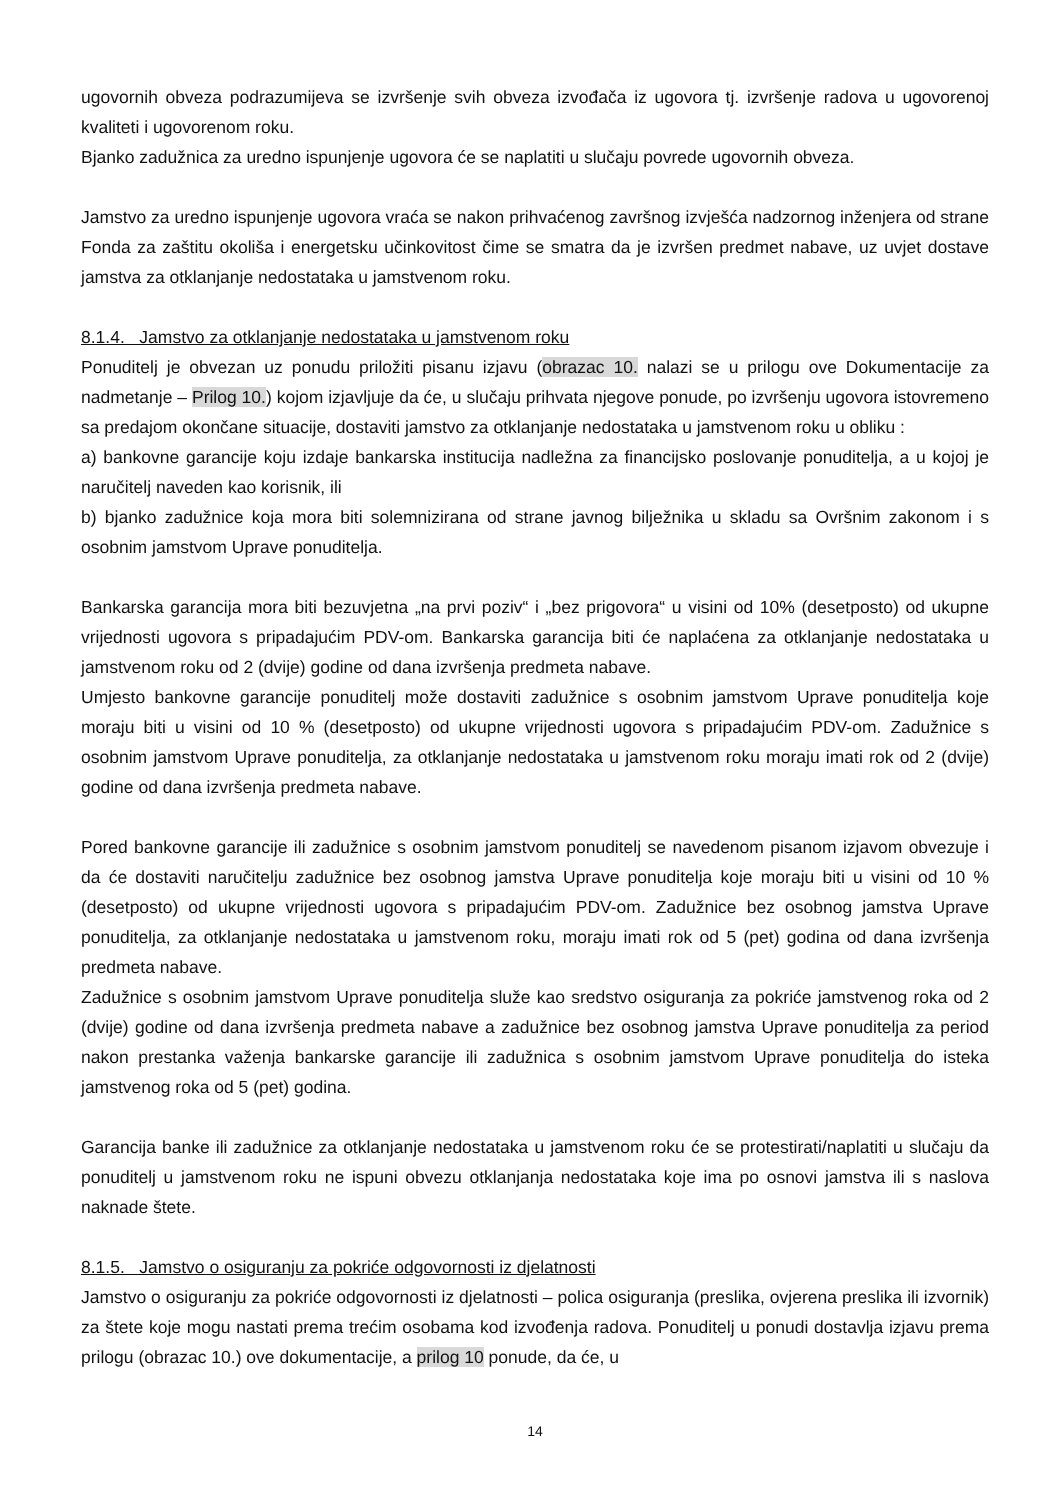ugovornih obveza podrazumijeva se izvršenje svih obveza izvođača iz ugovora tj. izvršenje radova u ugovorenoj kvaliteti i ugovorenom roku.
Bjanko zadužnica za uredno ispunjenje ugovora će se naplatiti u slučaju povrede ugovornih obveza.
Jamstvo za uredno ispunjenje ugovora vraća se nakon prihvaćenog završnog izvješća nadzornog inženjera od strane Fonda za zaštitu okoliša i energetsku učinkovitost čime se smatra da je izvršen predmet nabave, uz uvjet dostave jamstva za otklanjanje nedostataka u jamstvenom roku.
8.1.4. Jamstvo za otklanjanje nedostataka u jamstvenom roku
Ponuditelj je obvezan uz ponudu priložiti pisanu izjavu (obrazac 10. nalazi se u prilogu ove Dokumentacije za nadmetanje – Prilog 10.) kojom izjavljuje da će, u slučaju prihvata njegove ponude, po izvršenju ugovora istovremeno sa predajom okončane situacije, dostaviti jamstvo za otklanjanje nedostataka u jamstvenom roku u obliku :
a) bankovne garancije koju izdaje bankarska institucija nadležna za financijsko poslovanje ponuditelja, a u kojoj je naručitelj naveden kao korisnik, ili
b) bjanko zadužnice koja mora biti solemnizirana od strane javnog bilježnika u skladu sa Ovršnim zakonom i s osobnim jamstvom Uprave ponuditelja.
Bankarska garancija mora biti bezuvjetna „na prvi poziv“ i „bez prigovora“ u visini od 10% (desetposto) od ukupne vrijednosti ugovora s pripadajućim PDV-om. Bankarska garancija biti će naplaćena za otklanjanje nedostataka u jamstvenom roku od 2 (dvije) godine od dana izvršenja predmeta nabave.
Umjesto bankovne garancije ponuditelj može dostaviti zadužnice s osobnim jamstvom Uprave ponuditelja koje moraju biti u visini od 10 % (desetposto) od ukupne vrijednosti ugovora s pripadajućim PDV-om. Zadužnice s osobnim jamstvom Uprave ponuditelja, za otklanjanje nedostataka u jamstvenom roku moraju imati rok od 2 (dvije) godine od dana izvršenja predmeta nabave.
Pored bankovne garancije ili zadužnice s osobnim jamstvom ponuditelj se navedenom pisanom izjavom obvezuje i da će dostaviti naručitelju zadužnice bez osobnog jamstva Uprave ponuditelja koje moraju biti u visini od 10 % (desetposto) od ukupne vrijednosti ugovora s pripadajućim PDV-om. Zadužnice bez osobnog jamstva Uprave ponuditelja, za otklanjanje nedostataka u jamstvenom roku, moraju imati rok od 5 (pet) godina od dana izvršenja predmeta nabave.
Zadužnice s osobnim jamstvom Uprave ponuditelja služe kao sredstvo osiguranja za pokriće jamstvenog roka od 2 (dvije) godine od dana izvršenja predmeta nabave a zadužnice bez osobnog jamstva Uprave ponuditelja za period nakon prestanka važenja bankarske garancije ili zadužnica s osobnim jamstvom Uprave ponuditelja do isteka jamstvenog roka od 5 (pet) godina.
Garancija banke ili zadužnice za otklanjanje nedostataka u jamstvenom roku će se protestirati/naplatiti u slučaju da ponuditelj u jamstvenom roku ne ispuni obvezu otklanjanja nedostataka koje ima po osnovi jamstva ili s naslova naknade štete.
8.1.5. Jamstvo o osiguranju za pokriće odgovornosti iz djelatnosti
Jamstvo o osiguranju za pokriće odgovornosti iz djelatnosti – polica osiguranja (preslika, ovjerena preslika ili izvornik) za štete koje mogu nastati prema trećim osobama kod izvođenja radova. Ponuditelj u ponudi dostavlja izjavu prema prilogu (obrazac 10.) ove dokumentacije, a prilog 10 ponude, da će, u
14